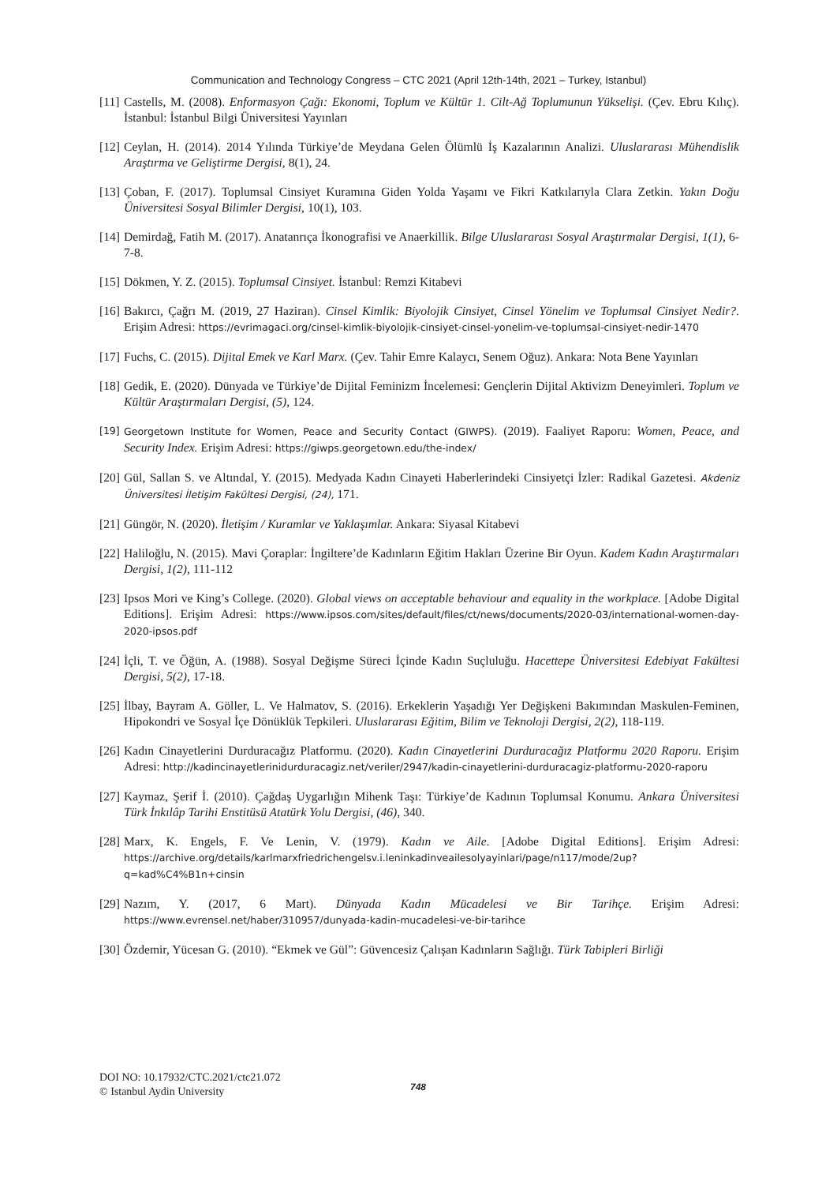Communication and Technology Congress – CTC 2021 (April 12th-14th, 2021 – Turkey, Istanbul)
[11] Castells, M. (2008). Enformasyon Çağı: Ekonomi, Toplum ve Kültür 1. Cilt-Ağ Toplumunun Yükselişi. (Çev. Ebru Kılıç). İstanbul: İstanbul Bilgi Üniversitesi Yayınları
[12] Ceylan, H. (2014). 2014 Yılında Türkiye’de Meydana Gelen Ölümlü İş Kazalarının Analizi. Uluslararası Mühendislik Araştırma ve Geliştirme Dergisi, 8(1), 24.
[13] Çoban, F. (2017). Toplumsal Cinsiyet Kuramına Giden Yolda Yaşamı ve Fikri Katkılarıyla Clara Zetkin. Yakın Doğu Üniversitesi Sosyal Bilimler Dergisi, 10(1), 103.
[14] Demirdağ, Fatih M. (2017). Anatanrıça İkonografisi ve Anaerkillik. Bilge Uluslararası Sosyal Araştırmalar Dergisi, 1(1), 6-7-8.
[15] Dökmen, Y. Z. (2015). Toplumsal Cinsiyet. İstanbul: Remzi Kitabevi
[16] Bakırcı, Çağrı M. (2019, 27 Haziran). Cinsel Kimlik: Biyolojik Cinsiyet, Cinsel Yönelim ve Toplumsal Cinsiyet Nedir?. Erişim Adresi: https://evrimagaci.org/cinsel-kimlik-biyolojik-cinsiyet-cinsel-yonelim-ve-toplumsal-cinsiyet-nedir-1470
[17] Fuchs, C. (2015). Dijital Emek ve Karl Marx. (Çev. Tahir Emre Kalaycı, Senem Oğuz). Ankara: Nota Bene Yayınları
[18] Gedik, E. (2020). Dünyada ve Türkiye’de Dijital Feminizm İncelemesi: Gençlerin Dijital Aktivizm Deneyimleri. Toplum ve Kültür Araştırmaları Dergisi, (5), 124.
[19] Georgetown Institute for Women, Peace and Security Contact (GIWPS). (2019). Faaliyet Raporu: Women, Peace, and Security Index. Erişim Adresi: https://giwps.georgetown.edu/the-index/
[20] Gül, Sallan S. ve Altındal, Y. (2015). Medyada Kadın Cinayeti Haberlerindeki Cinsiyetçi İzler: Radikal Gazetesi. Akdeniz Üniversitesi İletişim Fakültesi Dergisi, (24), 171.
[21] Güngör, N. (2020). İletişim / Kuramlar ve Yaklaşımlar. Ankara: Siyasal Kitabevi
[22] Haliloğlu, N. (2015). Mavi Çoraplar: İngiltere’de Kadınların Eğitim Hakları Üzerine Bir Oyun. Kadem Kadın Araştırmaları Dergisi, 1(2), 111-112
[23] Ipsos Mori ve King’s College. (2020). Global views on acceptable behaviour and equality in the workplace. [Adobe Digital Editions]. Erişim Adresi: https://www.ipsos.com/sites/default/files/ct/news/documents/2020-03/international-women-day-2020-ipsos.pdf
[24] İçli, T. ve Öğün, A. (1988). Sosyal Değişme Süreci İçinde Kadın Suçluluğu. Hacettepe Üniversitesi Edebiyat Fakültesi Dergisi, 5(2), 17-18.
[25] İlbay, Bayram A. Göller, L. Ve Halmatov, S. (2016). Erkeklerin Yaşadığı Yer Değişkeni Bakımından Maskulen-Feminen, Hipokondri ve Sosyal İçe Dönüklük Tepkileri. Uluslararası Eğitim, Bilim ve Teknoloji Dergisi, 2(2), 118-119.
[26] Kadın Cinayetlerini Durduracağız Platformu. (2020). Kadın Cinayetlerini Durduracağız Platformu 2020 Raporu. Erişim Adresi: http://kadincinayetlerinidurduracagiz.net/veriler/2947/kadin-cinayetlerini-durduracagiz-platformu-2020-raporu
[27] Kaymaz, Şerif İ. (2010). Çağdaş Uygarlığın Mihenk Taşı: Türkiye’de Kadının Toplumsal Konumu. Ankara Üniversitesi Türk İnkılâp Tarihi Enstitüsü Atatürk Yolu Dergisi, (46), 340.
[28] Marx, K. Engels, F. Ve Lenin, V. (1979). Kadın ve Aile. [Adobe Digital Editions]. Erişim Adresi: https://archive.org/details/karlmarxfriedrichengelsv.i.leninkadinveailesolyayinlari/page/n117/mode/2up?q=kad%C4%B1n+cinsin
[29] Nazım, Y. (2017, 6 Mart). Dünyada Kadın Mücadelesi ve Bir Tarihçe. Erişim Adresi: https://www.evrensel.net/haber/310957/dunyada-kadin-mucadelesi-ve-bir-tarihce
[30] Özdemir, Yücesan G. (2010). “Ekmek ve Gül”: Güvencesiz Çalışan Kadınların Sağlığı. Türk Tabipleri Birliği
DOI NO: 10.17932/CTC.2021/ctc21.072
© Istanbul Aydin University
748